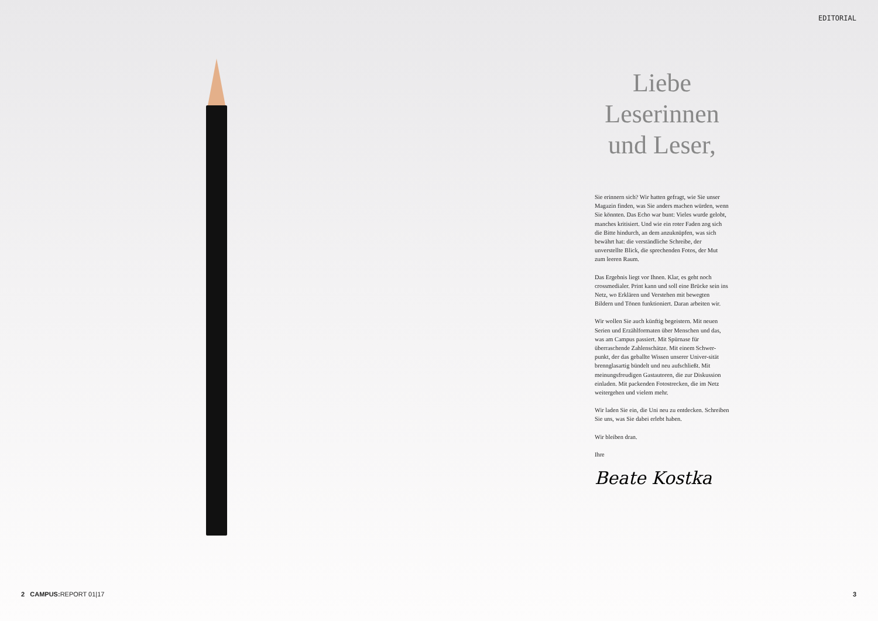EDITORIAL
Liebe Leserinnen und Leser,
Sie erinnern sich? Wir hatten gefragt, wie Sie unser Magazin finden, was Sie anders machen würden, wenn Sie könnten. Das Echo war bunt: Vieles wurde gelobt, manches kritisiert. Und wie ein roter Faden zog sich die Bitte hindurch, an dem anzuknüpfen, was sich bewährt hat: die verständliche Schreibe, der unverstellte Blick, die sprechenden Fotos, der Mut zum leeren Raum.
Das Ergebnis liegt vor Ihnen. Klar, es geht noch crossmedialer. Print kann und soll eine Brücke sein ins Netz, wo Erklären und Verstehen mit bewegten Bildern und Tönen funktioniert. Daran arbeiten wir.
Wir wollen Sie auch künftig begeistern. Mit neuen Serien und Erzählformaten über Menschen und das, was am Campus passiert. Mit Spürnase für überraschende Zahlenschätze. Mit einem Schwer-punkt, der das geballte Wissen unserer Univer-sität brennglasartig bündelt und neu aufschließt. Mit meinungsfreudigen Gastautoren, die zur Diskussion einladen. Mit packenden Fotostrecken, die im Netz weitergehen und vielem mehr.
Wir laden Sie ein, die Uni neu zu entdecken. Schreiben Sie uns, was Sie dabei erlebt haben.
Wir bleiben dran.
Ihre
Beate Kostka
2 CAMPUS: REPORT 01|17 3